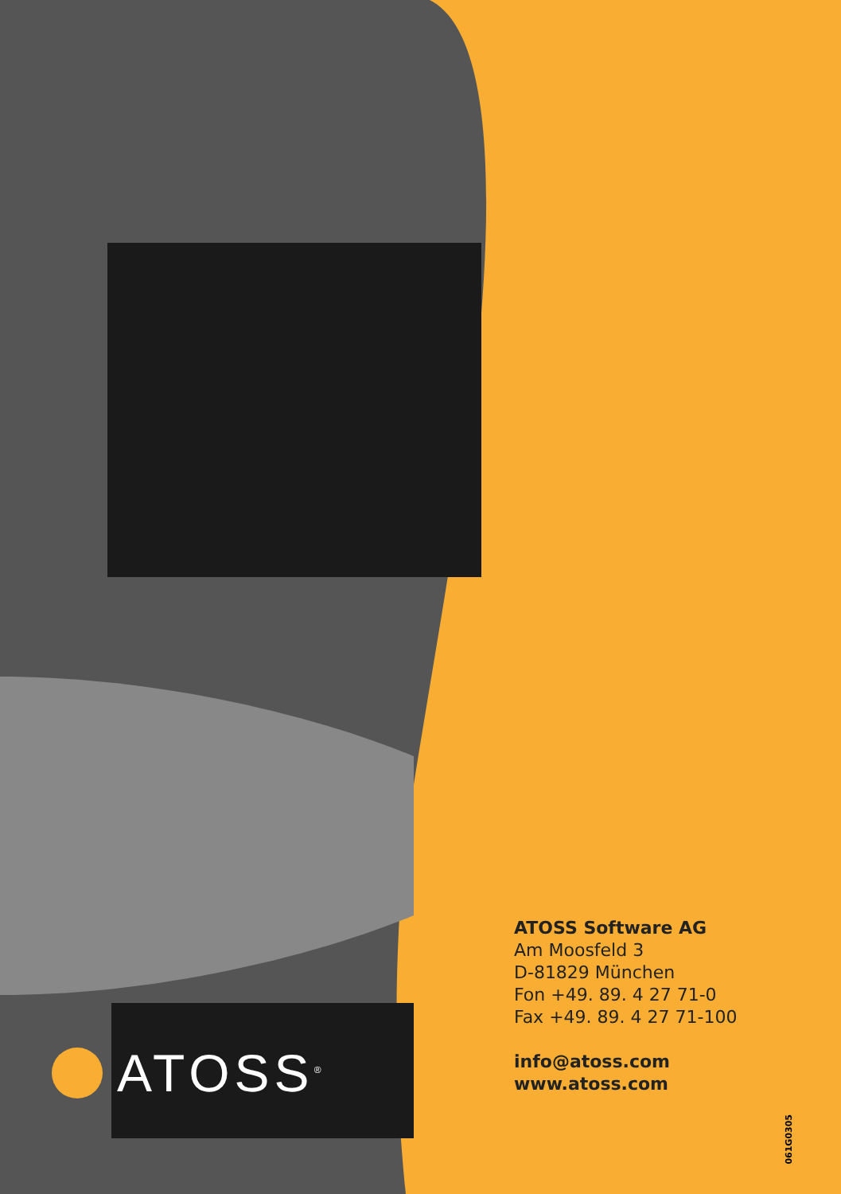ATOSS<sup>®</sup>
ATOSS Software AG
Am Moosfeld 3
D-81829 München
Fon +49. 89. 4 27 71-0
Fax +49. 89. 4 27 71-100
info@atoss.com
www.atoss.com
061G0305